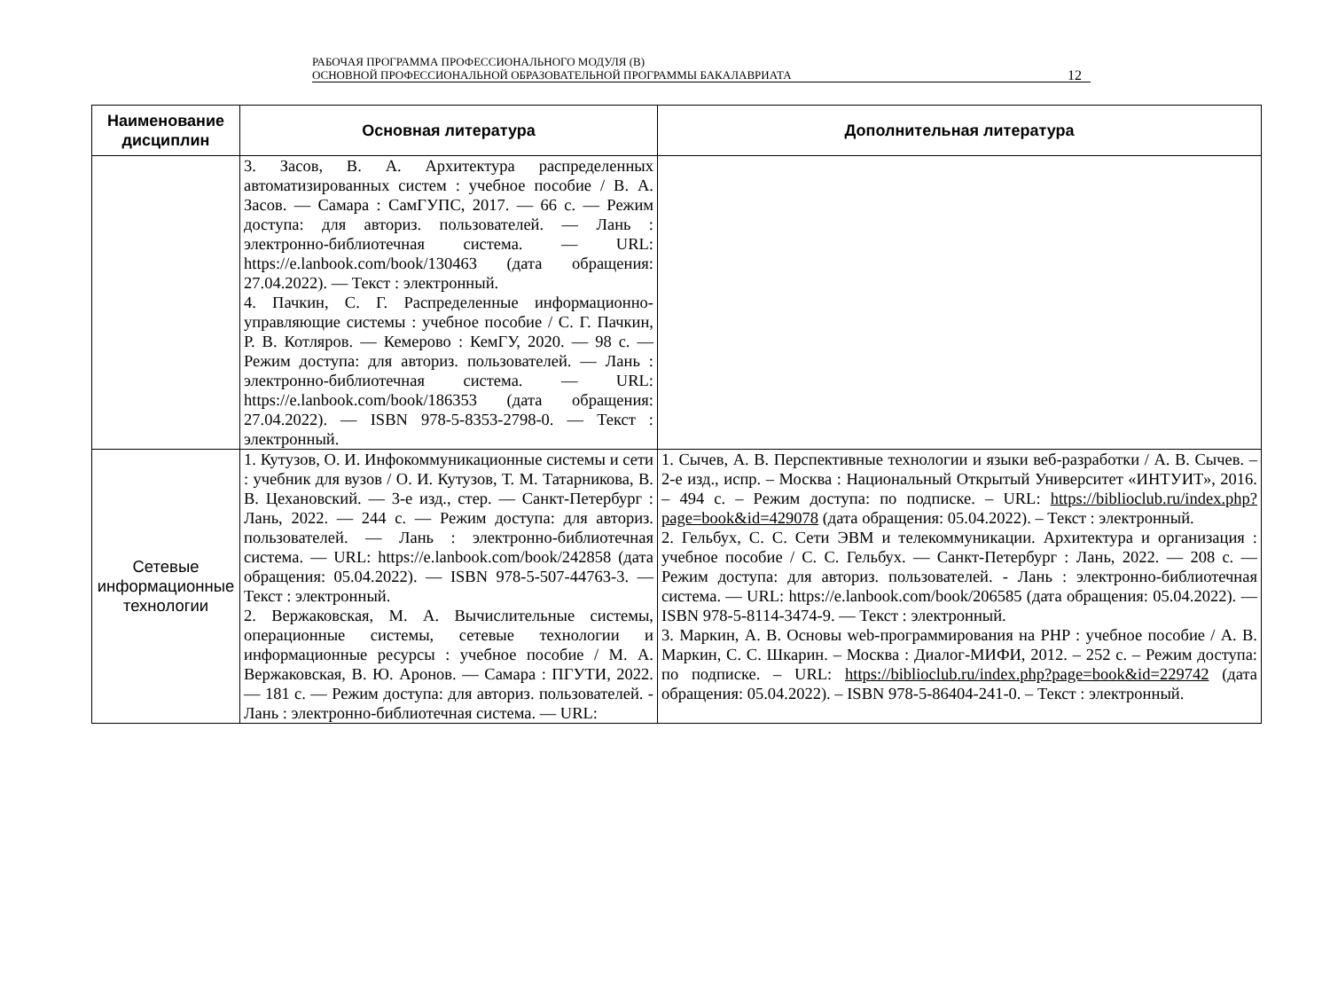РАБОЧАЯ ПРОГРАММА ПРОФЕССИОНАЛЬНОГО МОДУЛЯ (В)
ОСНОВНОЙ ПРОФЕССИОНАЛЬНОЙ ОБРАЗОВАТЕЛЬНОЙ ПРОГРАММЫ БАКАЛАВРИАТА
12
| Наименование дисциплин | Основная литература | Дополнительная литература |
| --- | --- | --- |
| | 3. Засов, В. А. Архитектура распределенных автоматизированных систем : учебное пособие / В. А. Засов. — Самара : СамГУПС, 2017. — 66 с. — Режим доступа: для авториз. пользователей. — Лань : электронно-библиотечная система. — URL: https://e.lanbook.com/book/130463 (дата обращения: 27.04.2022). — Текст : электронный. 4. Пачкин, С. Г. Распределенные информационно-управляющие системы : учебное пособие / С. Г. Пачкин, Р. В. Котляров. — Кемерово : КемГУ, 2020. — 98 с. — Режим доступа: для авториз. пользователей. — Лань : электронно-библиотечная система. — URL: https://e.lanbook.com/book/186353 (дата обращения: 27.04.2022). — ISBN 978-5-8353-2798-0. — Текст : электронный. | |
| Сетевые информационные технологии | 1. Кутузов, О. И. Инфокоммуникационные системы и сети : учебник для вузов / О. И. Кутузов, Т. М. Татарникова, В. В. Цехановский. — 3-е изд., стер. — Санкт-Петербург : Лань, 2022. — 244 с. — Режим доступа: для авториз. пользователей. — Лань : электронно-библиотечная система. — URL: https://e.lanbook.com/book/242858 (дата обращения: 05.04.2022). — ISBN 978-5-507-44763-3. — Текст : электронный. 2. Вержаковская, М. А. Вычислительные системы, операционные системы, сетевые технологии и информационные ресурсы : учебное пособие / М. А. Вержаковская, В. Ю. Аронов. — Самара : ПГУТИ, 2022. — 181 с. — Режим доступа: для авториз. пользователей. - Лань : электронно-библиотечная система. — URL: | 1. Сычев, А. В. Перспективные технологии и языки веб-разработки / А. В. Сычев. – 2-е изд., испр. – Москва : Национальный Открытый Университет «ИНТУИТ», 2016. – 494 с. – Режим доступа: по подписке. – URL: https://biblioclub.ru/index.php?page=book&id=429078 (дата обращения: 05.04.2022). – Текст : электронный. 2. Гельбух, С. С. Сети ЭВМ и телекоммуникации. Архитектура и организация : учебное пособие / С. С. Гельбух. — Санкт-Петербург : Лань, 2022. — 208 с. — Режим доступа: для авториз. пользователей. - Лань : электронно-библиотечная система. — URL: https://e.lanbook.com/book/206585 (дата обращения: 05.04.2022). — ISBN 978-5-8114-3474-9. — Текст : электронный. 3. Маркин, А. В. Основы web-программирования на PHP : учебное пособие / А. В. Маркин, С. С. Шкарин. – Москва : Диалог-МИФИ, 2012. – 252 с. – Режим доступа: по подписке. – URL: https://biblioclub.ru/index.php?page=book&id=229742 (дата обращения: 05.04.2022). – ISBN 978-5-86404-241-0. – Текст : электронный. |